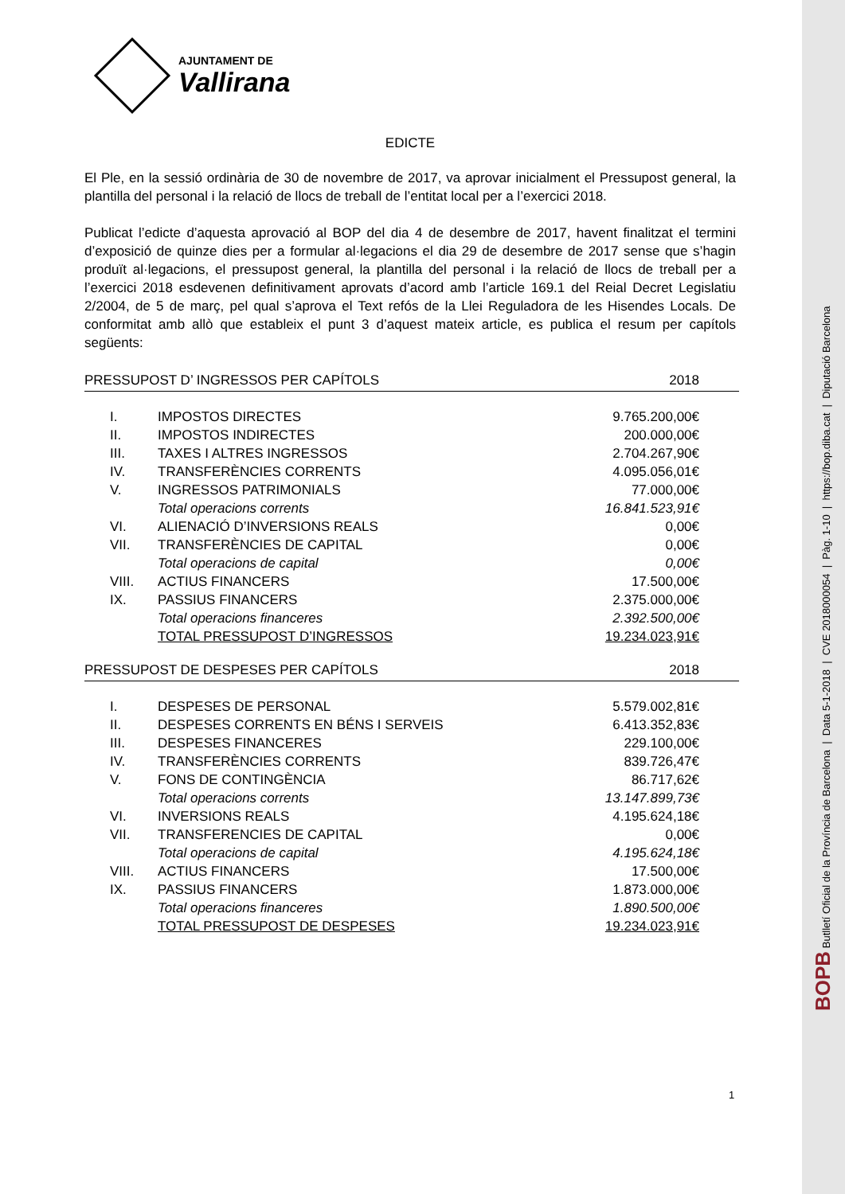AJUNTAMENT DE
Vallirana
EDICTE
El Ple, en la sessió ordinària de 30 de novembre de 2017, va aprovar inicialment el Pressupost general, la plantilla del personal i la relació de llocs de treball de l’entitat local per a l’exercici 2018.
Publicat l’edicte d’aquesta aprovació al BOP del dia 4 de desembre de 2017, havent finalitzat el termini d’exposició de quinze dies per a formular al·legacions el dia 29 de desembre de 2017 sense que s’hagin produït al·legacions, el pressupost general, la plantilla del personal i la relació de llocs de treball per a l’exercici 2018 esdevenen definitivament aprovats d’acord amb l’article 169.1 del Reial Decret Legislatiu 2/2004, de 5 de març, pel qual s’aprova el Text refós de la Llei Reguladora de les Hisendes Locals. De conformitat amb allò que estableix el punt 3 d’aquest mateix article, es publica el resum per capítols següents:
| PRESSUPOST D’ INGRESSOS PER CAPÍTOLS | | 2018 |
| --- | --- | --- |
| I. | IMPOSTOS DIRECTES | 9.765.200,00€ |
| II. | IMPOSTOS INDIRECTES | 200.000,00€ |
| III. | TAXES I ALTRES INGRESSOS | 2.704.267,90€ |
| IV. | TRANSFERÈNCIES CORRENTS | 4.095.056,01€ |
| V. | INGRESSOS PATRIMONIALS | 77.000,00€ |
| | Total operacions corrents | 16.841.523,91€ |
| VI. | ALIENACIÓ D’INVERSIONS REALS | 0,00€ |
| VII. | TRANSFERÈNCIES DE CAPITAL | 0,00€ |
| | Total operacions de capital | 0,00€ |
| VIII. | ACTIUS FINANCERS | 17.500,00€ |
| IX. | PASSIUS FINANCERS | 2.375.000,00€ |
| | Total operacions financeres | 2.392.500,00€ |
| | TOTAL PRESSUPOST D’INGRESSOS | 19.234.023,91€ |
| PRESSUPOST DE DESPESES PER CAPÍTOLS | | 2018 |
| --- | --- | --- |
| I. | DESPESES DE PERSONAL | 5.579.002,81€ |
| II. | DESPESES CORRENTS EN BÉNS I SERVEIS | 6.413.352,83€ |
| III. | DESPESES FINANCERES | 229.100,00€ |
| IV. | TRANSFERÈNCIES CORRENTS | 839.726,47€ |
| V. | FONS DE CONTINGÈNCIA | 86.717,62€ |
| | Total operacions corrents | 13.147.899,73€ |
| VI. | INVERSIONS REALS | 4.195.624,18€ |
| VII. | TRANSFERENCIES DE CAPITAL | 0,00€ |
| | Total operacions de capital | 4.195.624,18€ |
| VIII. | ACTIUS FINANCERS | 17.500,00€ |
| IX. | PASSIUS FINANCERS | 1.873.000,00€ |
| | Total operacions financeres | 1.890.500,00€ |
| | TOTAL PRESSUPOST DE DESPESES | 19.234.023,91€ |
1
BOPB Butlletí Oficial de la Província de Barcelona | Data 5-1-2018 | CVE 2018000054 | Pàg. 1-10 | https://bop.diba.cat | Diputació Barcelona